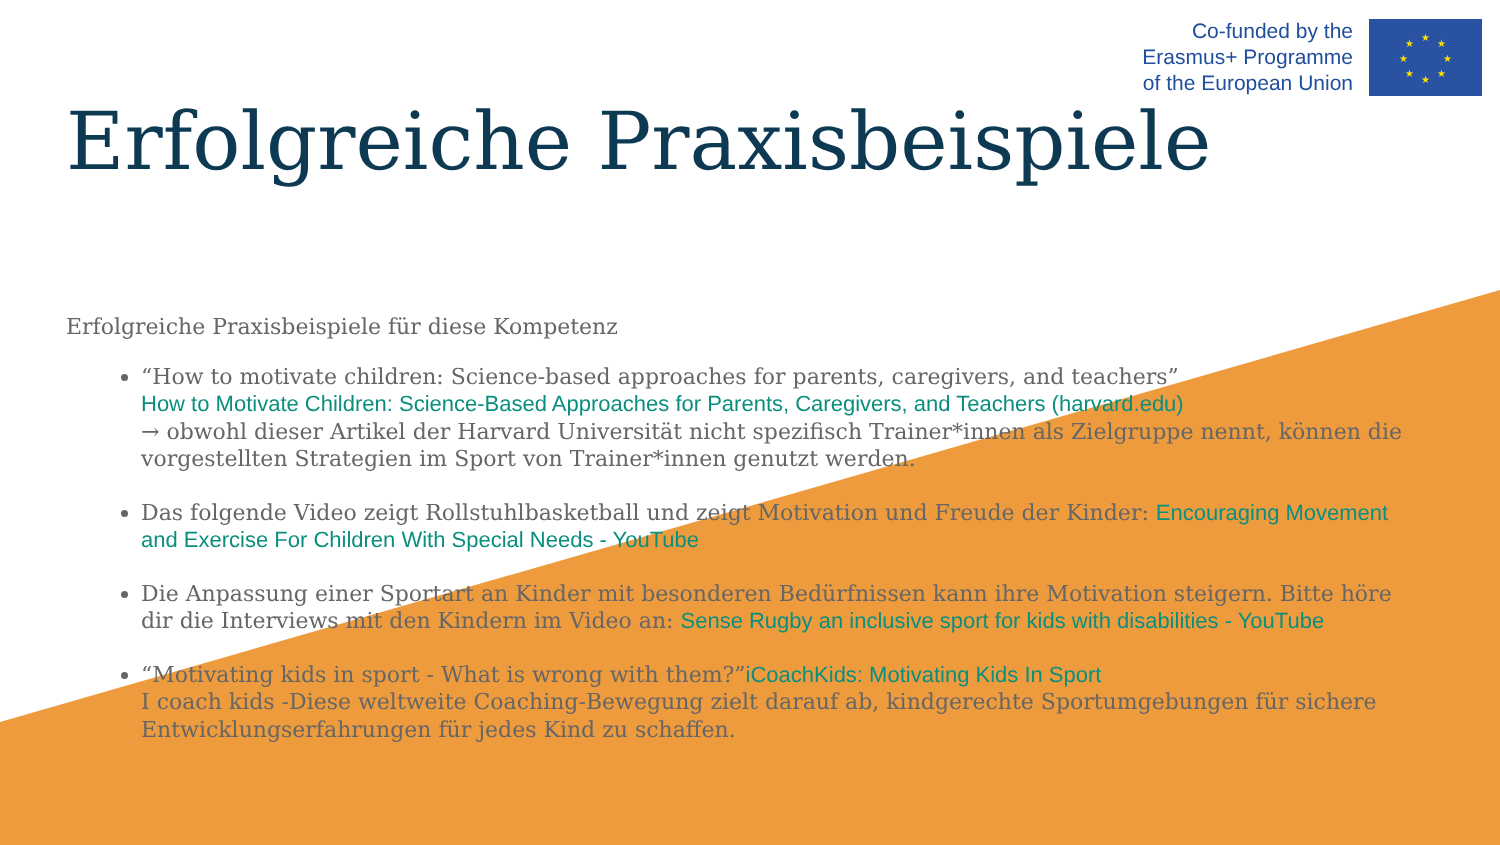Co-funded by the
Erasmus+ Programme
of the European Union
★
★
★
★
★
★
★
★
Erfolgreiche Praxisbeispiele
Erfolgreiche Praxisbeispiele für diese Kompetenz
“How to motivate children: Science-based approaches for parents, caregivers, and teachers”
How to Motivate Children: Science-Based Approaches for Parents, Caregivers, and Teachers (harvard.edu)
→ obwohl dieser Artikel der Harvard Universität nicht spezifisch Trainer*innen als Zielgruppe nennt, können die vorgestellten Strategien im Sport von Trainer*innen genutzt werden.
Das folgende Video zeigt Rollstuhlbasketball und zeigt Motivation und Freude der Kinder: Encouraging Movement and Exercise For Children With Special Needs - YouTube
Die Anpassung einer Sportart an Kinder mit besonderen Bedürfnissen kann ihre Motivation steigern. Bitte höre dir die Interviews mit den Kindern im Video an: Sense Rugby an inclusive sport for kids with disabilities - YouTube
“Motivating kids in sport - What is wrong with them?”iCoachKids: Motivating Kids In Sport
I coach kids -Diese weltweite Coaching-Bewegung zielt darauf ab, kindgerechte Sportumgebungen für sichere Entwicklungserfahrungen für jedes Kind zu schaffen.